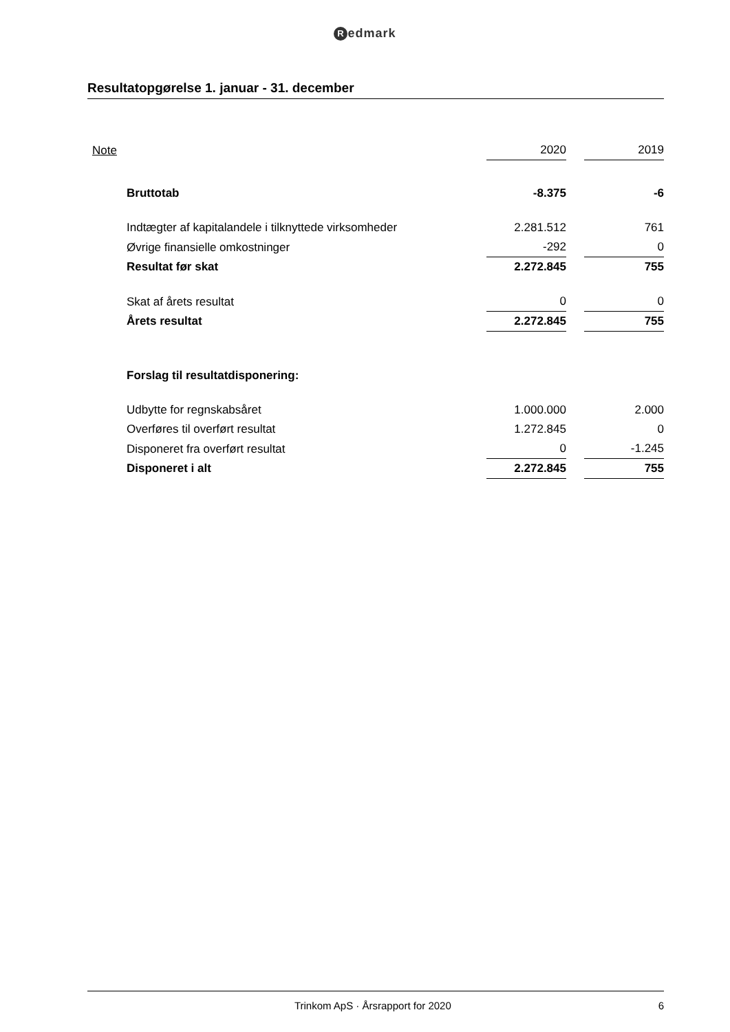Redmark
Resultatopgørelse 1. januar - 31. december
| Note | | 2020 | | 2019 |
| --- | --- | --- | --- | --- |
| | Bruttotab | -8.375 | | -6 |
| | Indtægter af kapitalandele i tilknyttede virksomheder | 2.281.512 | | 761 |
| | Øvrige finansielle omkostninger | -292 | | 0 |
| | Resultat før skat | 2.272.845 | | 755 |
| | Skat af årets resultat | 0 | | 0 |
| | Årets resultat | 2.272.845 | | 755 |
| | Forslag til resultatdisponering: | | | |
| | Udbytte for regnskabsåret | 1.000.000 | | 2.000 |
| | Overføres til overført resultat | 1.272.845 | | 0 |
| | Disponeret fra overført resultat | 0 | | -1.245 |
| | Disponeret i alt | 2.272.845 | | 755 |
Trinkom ApS · Årsrapport for 2020
6